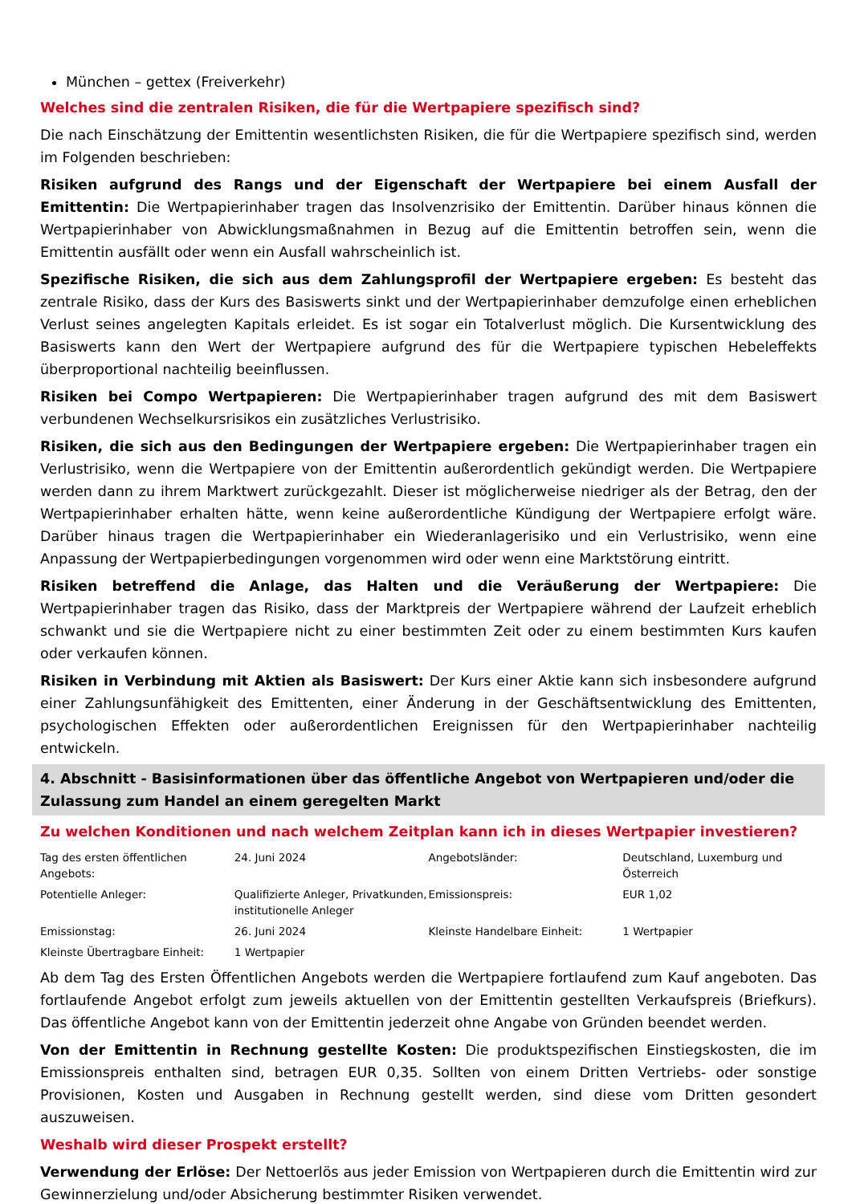München – gettex (Freiverkehr)
Welches sind die zentralen Risiken, die für die Wertpapiere spezifisch sind?
Die nach Einschätzung der Emittentin wesentlichsten Risiken, die für die Wertpapiere spezifisch sind, werden im Folgenden beschrieben:
Risiken aufgrund des Rangs und der Eigenschaft der Wertpapiere bei einem Ausfall der Emittentin: Die Wertpapierinhaber tragen das Insolvenzrisiko der Emittentin. Darüber hinaus können die Wertpapierinhaber von Abwicklungsmaßnahmen in Bezug auf die Emittentin betroffen sein, wenn die Emittentin ausfällt oder wenn ein Ausfall wahrscheinlich ist.
Spezifische Risiken, die sich aus dem Zahlungsprofil der Wertpapiere ergeben: Es besteht das zentrale Risiko, dass der Kurs des Basiswerts sinkt und der Wertpapierinhaber demzufolge einen erheblichen Verlust seines angelegten Kapitals erleidet. Es ist sogar ein Totalverlust möglich. Die Kursentwicklung des Basiswerts kann den Wert der Wertpapiere aufgrund des für die Wertpapiere typischen Hebeleffekts überproportional nachteilig beeinflussen.
Risiken bei Compo Wertpapieren: Die Wertpapierinhaber tragen aufgrund des mit dem Basiswert verbundenen Wechselkursrisikos ein zusätzliches Verlustrisiko.
Risiken, die sich aus den Bedingungen der Wertpapiere ergeben: Die Wertpapierinhaber tragen ein Verlustrisiko, wenn die Wertpapiere von der Emittentin außerordentlich gekündigt werden. Die Wertpapiere werden dann zu ihrem Marktwert zurückgezahlt. Dieser ist möglicherweise niedriger als der Betrag, den der Wertpapierinhaber erhalten hätte, wenn keine außerordentliche Kündigung der Wertpapiere erfolgt wäre. Darüber hinaus tragen die Wertpapierinhaber ein Wiederanlagerisiko und ein Verlustrisiko, wenn eine Anpassung der Wertpapierbedingungen vorgenommen wird oder wenn eine Marktstörung eintritt.
Risiken betreffend die Anlage, das Halten und die Veräußerung der Wertpapiere: Die Wertpapierinhaber tragen das Risiko, dass der Marktpreis der Wertpapiere während der Laufzeit erheblich schwankt und sie die Wertpapiere nicht zu einer bestimmten Zeit oder zu einem bestimmten Kurs kaufen oder verkaufen können.
Risiken in Verbindung mit Aktien als Basiswert: Der Kurs einer Aktie kann sich insbesondere aufgrund einer Zahlungsunfähigkeit des Emittenten, einer Änderung in der Geschäftsentwicklung des Emittenten, psychologischen Effekten oder außerordentlichen Ereignissen für den Wertpapierinhaber nachteilig entwickeln.
4. Abschnitt - Basisinformationen über das öffentliche Angebot von Wertpapieren und/oder die Zulassung zum Handel an einem geregelten Markt
Zu welchen Konditionen und nach welchem Zeitplan kann ich in dieses Wertpapier investieren?
| Tag des ersten öffentlichen Angebots: | 24. Juni 2024 | Angebotsländer: | Deutschland, Luxemburg und Österreich |
| Potentielle Anleger: | Qualifizierte Anleger, Privatkunden, institutionelle Anleger | Emissionspreis: | EUR 1,02 |
| Emissionstag: | 26. Juni 2024 | Kleinste Handelbare Einheit: | 1 Wertpapier |
| Kleinste Übertragbare Einheit: | 1 Wertpapier | | |
Ab dem Tag des Ersten Öffentlichen Angebots werden die Wertpapiere fortlaufend zum Kauf angeboten. Das fortlaufende Angebot erfolgt zum jeweils aktuellen von der Emittentin gestellten Verkaufspreis (Briefkurs). Das öffentliche Angebot kann von der Emittentin jederzeit ohne Angabe von Gründen beendet werden.
Von der Emittentin in Rechnung gestellte Kosten: Die produktspezifischen Einstiegskosten, die im Emissionspreis enthalten sind, betragen EUR 0,35. Sollten von einem Dritten Vertriebs- oder sonstige Provisionen, Kosten und Ausgaben in Rechnung gestellt werden, sind diese vom Dritten gesondert auszuweisen.
Weshalb wird dieser Prospekt erstellt?
Verwendung der Erlöse: Der Nettoerlös aus jeder Emission von Wertpapieren durch die Emittentin wird zur Gewinnerzielung und/oder Absicherung bestimmter Risiken verwendet.